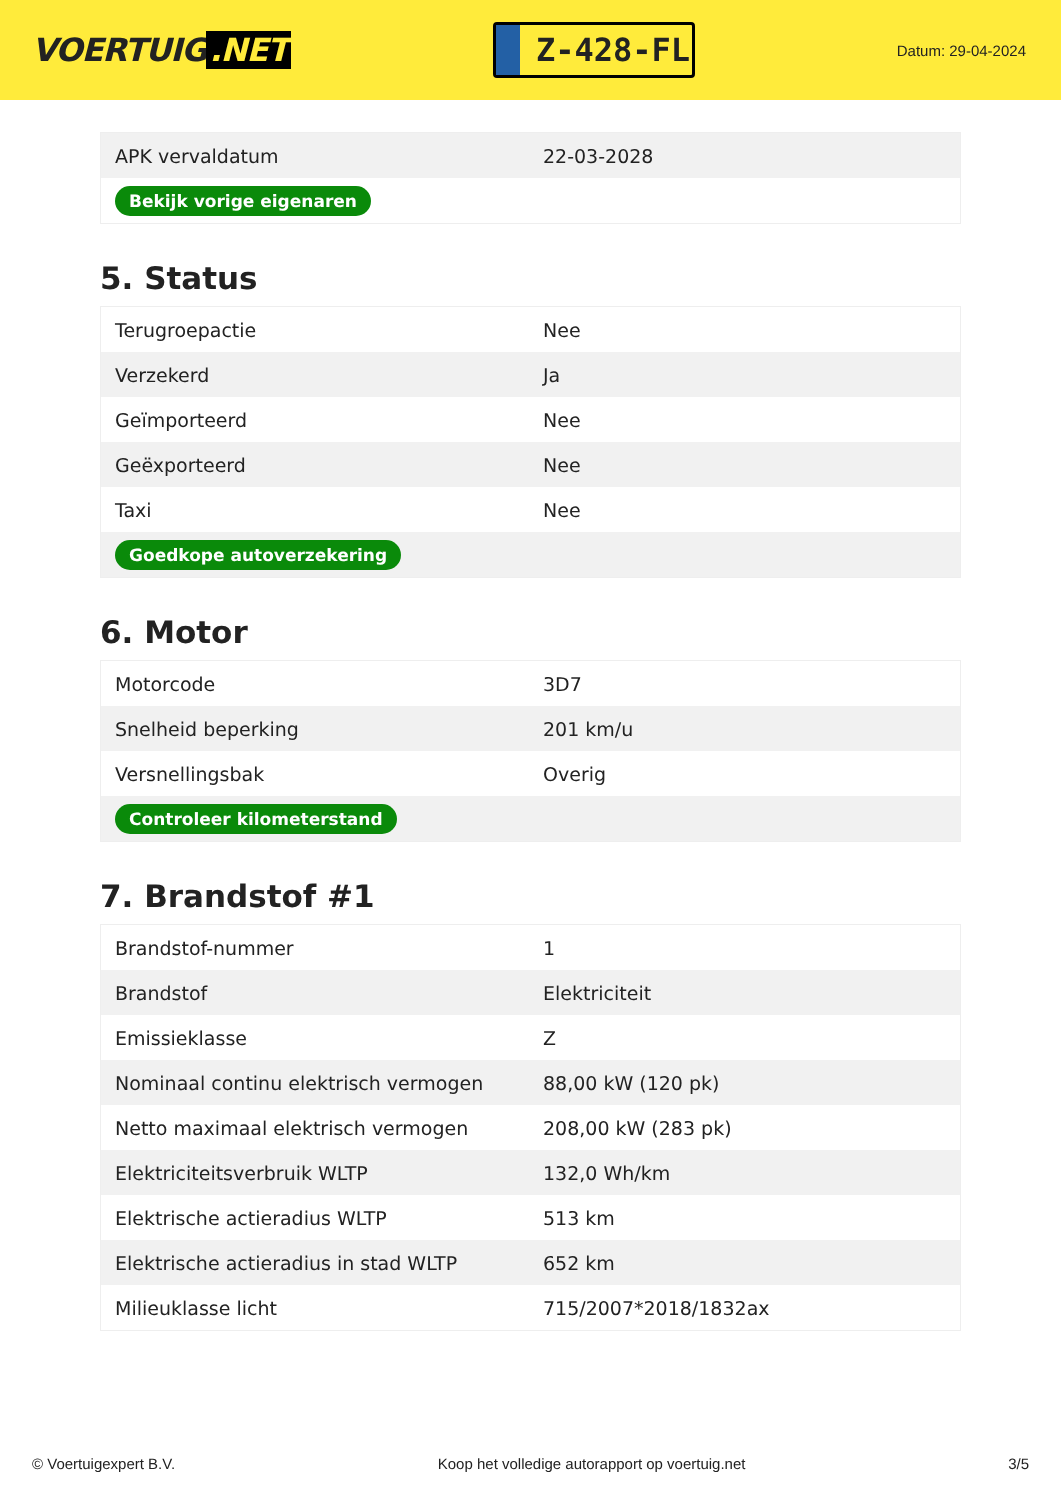VOERTUIG.NET
Z-428-FL
Datum: 29-04-2024
| APK vervaldatum | 22-03-2028 |
| Bekijk vorige eigenaren | |
5. Status
| Terugroepactie | Nee |
| Verzekerd | Ja |
| Geïmporteerd | Nee |
| Geëxporteerd | Nee |
| Taxi | Nee |
| Goedkope autoverzekering | |
6. Motor
| Motorcode | 3D7 |
| Snelheid beperking | 201 km/u |
| Versnellingsbak | Overig |
| Controleer kilometerstand | |
7. Brandstof #1
| Brandstof-nummer | 1 |
| Brandstof | Elektriciteit |
| Emissieklasse | Z |
| Nominaal continu elektrisch vermogen | 88,00 kW (120 pk) |
| Netto maximaal elektrisch vermogen | 208,00 kW (283 pk) |
| Elektriciteitsverbruik WLTP | 132,0 Wh/km |
| Elektrische actieradius WLTP | 513 km |
| Elektrische actieradius in stad WLTP | 652 km |
| Milieuklasse licht | 715/2007*2018/1832ax |
© Voertuigexpert B.V. Koop het volledige autorapport op voertuig.net 3/5